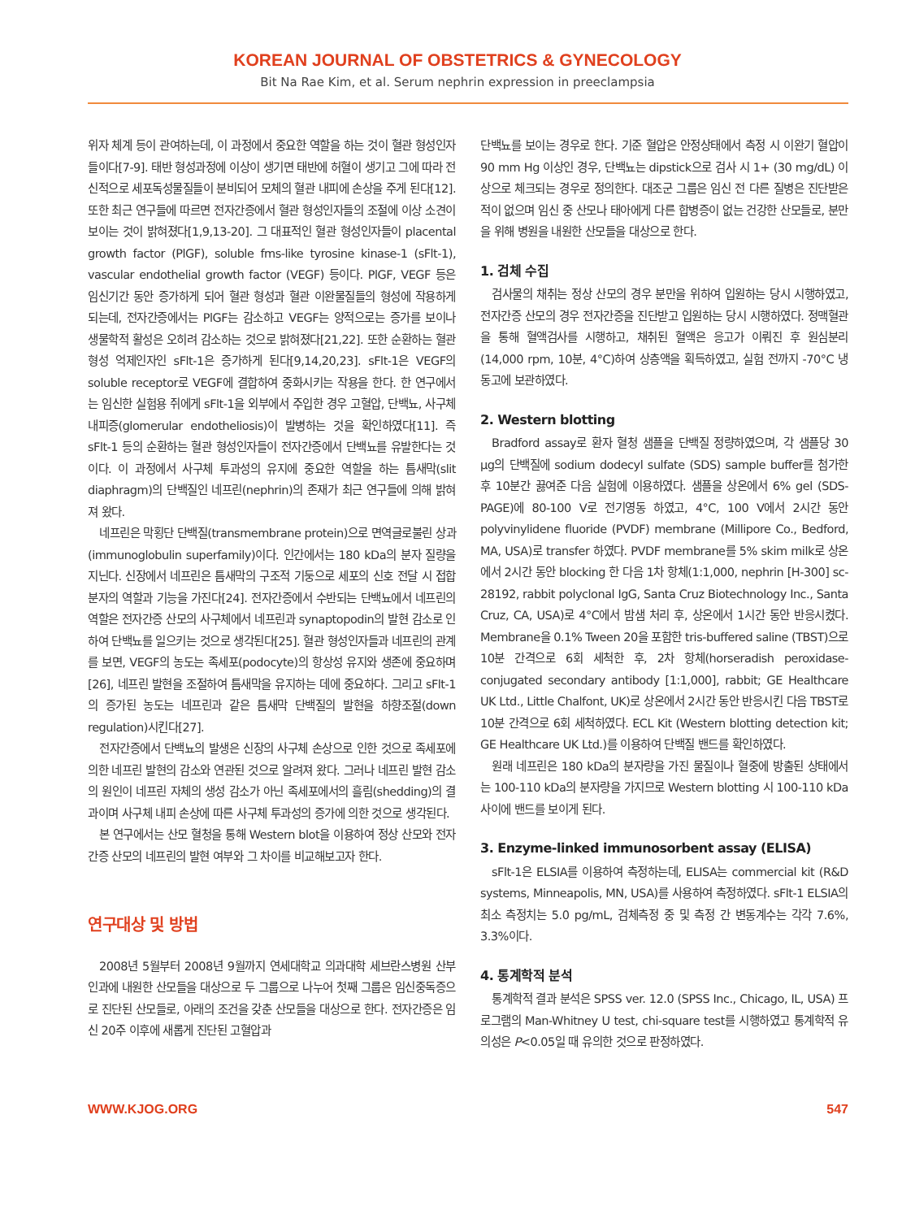KOREAN JOURNAL OF OBSTETRICS & GYNECOLOGY
Bit Na Rae Kim, et al. Serum nephrin expression in preeclampsia
위자 체계 등이 관여하는데, 이 과정에서 중요한 역할을 하는 것이 혈관 형성인자들이다[7-9]. 태반 형성과정에 이상이 생기면 태반에 허혈이 생기고 그에 따라 전신적으로 세포독성물질들이 분비되어 모체의 혈관 내피에 손상을 주게 된다[12]. 또한 최근 연구들에 따르면 전자간증에서 혈관 형성인자들의 조절에 이상 소견이 보이는 것이 밝혀졌다[1,9,13-20]. 그 대표적인 혈관 형성인자들이 placental growth factor (PlGF), soluble fms-like tyrosine kinase-1 (sFlt-1), vascular endothelial growth factor (VEGF) 등이다. PlGF, VEGF 등은 임신기간 동안 증가하게 되어 혈관 형성과 혈관 이완물질들의 형성에 작용하게 되는데, 전자간증에서는 PlGF는 감소하고 VEGF는 양적으로는 증가를 보이나 생물학적 활성은 오히려 감소하는 것으로 밝혀졌다[21,22]. 또한 순환하는 혈관형성 억제인자인 sFlt-1은 증가하게 된다[9,14,20,23]. sFlt-1은 VEGF의 soluble receptor로 VEGF에 결합하여 중화시키는 작용을 한다. 한 연구에서는 임신한 실험용 쥐에게 sFlt-1을 외부에서 주입한 경우 고혈압, 단백뇨, 사구체 내피증(glomerular endotheliosis)이 발병하는 것을 확인하였다[11]. 즉 sFlt-1 등의 순환하는 혈관 형성인자들이 전자간증에서 단백뇨를 유발한다는 것이다. 이 과정에서 사구체 투과성의 유지에 중요한 역할을 하는 틈새막(slit diaphragm)의 단백질인 네프린(nephrin)의 존재가 최근 연구들에 의해 밝혀져 왔다.
네프린은 막횡단 단백질(transmembrane protein)으로 면역글로불린 상과(immunoglobulin superfamily)이다. 인간에서는 180 kDa의 분자 질량을 지닌다. 신장에서 네프린은 틈새막의 구조적 기둥으로 세포의 신호 전달 시 접합 분자의 역할과 기능을 가진다[24]. 전자간증에서 수반되는 단백뇨에서 네프린의 역할은 전자간증 산모의 사구체에서 네프린과 synaptopodin의 발현 감소로 인하여 단백뇨를 일으키는 것으로 생각된다[25]. 혈관 형성인자들과 네프린의 관계를 보면, VEGF의 농도는 족세포(podocyte)의 항상성 유지와 생존에 중요하며[26], 네프린 발현을 조절하여 틈새막을 유지하는 데에 중요하다. 그리고 sFlt-1의 증가된 농도는 네프린과 같은 틈새막 단백질의 발현을 하향조절(down regulation)시킨다[27].
전자간증에서 단백뇨의 발생은 신장의 사구체 손상으로 인한 것으로 족세포에 의한 네프린 발현의 감소와 연관된 것으로 알려져 왔다. 그러나 네프린 발현 감소의 원인이 네프린 자체의 생성 감소가 아닌 족세포에서의 흘림(shedding)의 결과이며 사구체 내피 손상에 따른 사구체 투과성의 증가에 의한 것으로 생각된다.
본 연구에서는 산모 혈청을 통해 Western blot을 이용하여 정상 산모와 전자간증 산모의 네프린의 발현 여부와 그 차이를 비교해보고자 한다.
연구대상 및 방법
2008년 5월부터 2008년 9월까지 연세대학교 의과대학 세브란스병원 산부인과에 내원한 산모들을 대상으로 두 그룹으로 나누어 첫째 그룹은 임신중독증으로 진단된 산모들로, 아래의 조건을 갖춘 산모들을 대상으로 한다. 전자간증은 임신 20주 이후에 새롭게 진단된 고혈압과
단백뇨를 보이는 경우로 한다. 기준 혈압은 안정상태에서 측정 시 이완기 혈압이 90 mm Hg 이상인 경우, 단백뇨는 dipstick으로 검사 시 1+ (30 mg/dL) 이상으로 체크되는 경우로 정의한다. 대조군 그룹은 임신 전 다른 질병은 진단받은 적이 없으며 임신 중 산모나 태아에게 다른 합병증이 없는 건강한 산모들로, 분만을 위해 병원을 내원한 산모들을 대상으로 한다.
1. 검체 수집
검사물의 채취는 정상 산모의 경우 분만을 위하여 입원하는 당시 시행하였고, 전자간증 산모의 경우 전자간증을 진단받고 입원하는 당시 시행하였다. 정맥혈관을 통해 혈액검사를 시행하고, 채취된 혈액은 응고가 이뤄진 후 원심분리(14,000 rpm, 10분, 4°C)하여 상층액을 획득하였고, 실험 전까지 -70°C 냉동고에 보관하였다.
2. Western blotting
Bradford assay로 환자 혈청 샘플을 단백질 정량하였으며, 각 샘플당 30 μg의 단백질에 sodium dodecyl sulfate (SDS) sample buffer를 첨가한 후 10분간 끓여준 다음 실험에 이용하였다. 샘플을 상온에서 6% gel (SDS-PAGE)에 80-100 V로 전기영동 하였고, 4°C, 100 V에서 2시간 동안 polyvinylidene fluoride (PVDF) membrane (Millipore Co., Bedford, MA, USA)로 transfer 하였다. PVDF membrane를 5% skim milk로 상온에서 2시간 동안 blocking 한 다음 1차 항체(1:1,000, nephrin [H-300] sc-28192, rabbit polyclonal IgG, Santa Cruz Biotechnology Inc., Santa Cruz, CA, USA)로 4°C에서 밤샘 처리 후, 상온에서 1시간 동안 반응시켰다. Membrane을 0.1% Tween 20을 포함한 tris-buffered saline (TBST)으로 10분 간격으로 6회 세척한 후, 2차 항체(horseradish peroxidase-conjugated secondary antibody [1:1,000], rabbit; GE Healthcare UK Ltd., Little Chalfont, UK)로 상온에서 2시간 동안 반응시킨 다음 TBST로 10분 간격으로 6회 세척하였다. ECL Kit (Western blotting detection kit; GE Healthcare UK Ltd.)를 이용하여 단백질 밴드를 확인하였다.
원래 네프린은 180 kDa의 분자량을 가진 물질이나 혈중에 방출된 상태에서는 100-110 kDa의 분자량을 가지므로 Western blotting 시 100-110 kDa 사이에 밴드를 보이게 된다.
3. Enzyme-linked immunosorbent assay (ELISA)
sFlt-1은 ELSIA를 이용하여 측정하는데, ELISA는 commercial kit (R&D systems, Minneapolis, MN, USA)를 사용하여 측정하였다. sFlt-1 ELSIA의 최소 측정치는 5.0 pg/mL, 검체측정 중 및 측정 간 변동계수는 각각 7.6%, 3.3%이다.
4. 통계학적 분석
통계학적 결과 분석은 SPSS ver. 12.0 (SPSS Inc., Chicago, IL, USA) 프로그램의 Man-Whitney U test, chi-square test를 시행하였고 통계학적 유의성은 P<0.05일 때 유의한 것으로 판정하였다.
WWW.KJOG.ORG 547